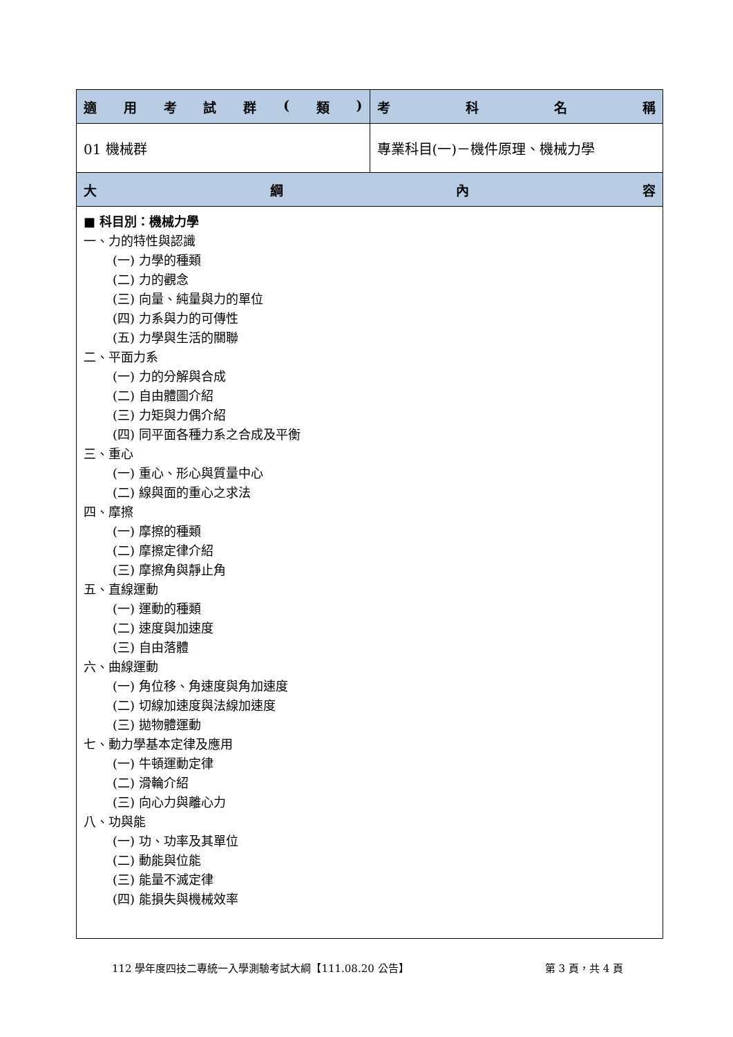| 適 用 考 試 群 ( 類 ) | 考 科 名 稱 |
| --- | --- |
| 01 機械群 | 專業科目(一)－機件原理、機械力學 |
| 大 綱 內 容 | |
| ■ 科目別：機械力學 一、力的特性與認識 (一) 力學的種類 (二) 力的觀念 (三) 向量、純量與力的單位 (四) 力系與力的可傳性 (五) 力學與生活的關聯 二、平面力系 (一) 力的分解與合成 (二) 自由體圖介紹 (三) 力矩與力偶介紹 (四) 同平面各種力系之合成及平衡 三、重心 (一) 重心、形心與質量中心 (二) 線與面的重心之求法 四、摩擦 (一) 摩擦的種類 (二) 摩擦定律介紹 (三) 摩擦角與靜止角 五、直線運動 (一) 運動的種類 (二) 速度與加速度 (三) 自由落體 六、曲線運動 (一) 角位移、角速度與角加速度 (二) 切線加速度與法線加速度 (三) 拋物體運動 七、動力學基本定律及應用 (一) 牛頓運動定律 (二) 滑輪介紹 (三) 向心力與離心力 八、功與能 (一) 功、功率及其單位 (二) 動能與位能 (三) 能量不滅定律 (四) 能損失與機械效率 | |
112 學年度四技二專統一入學測驗考試大綱【111.08.20 公告】 第 3 頁，共 4 頁